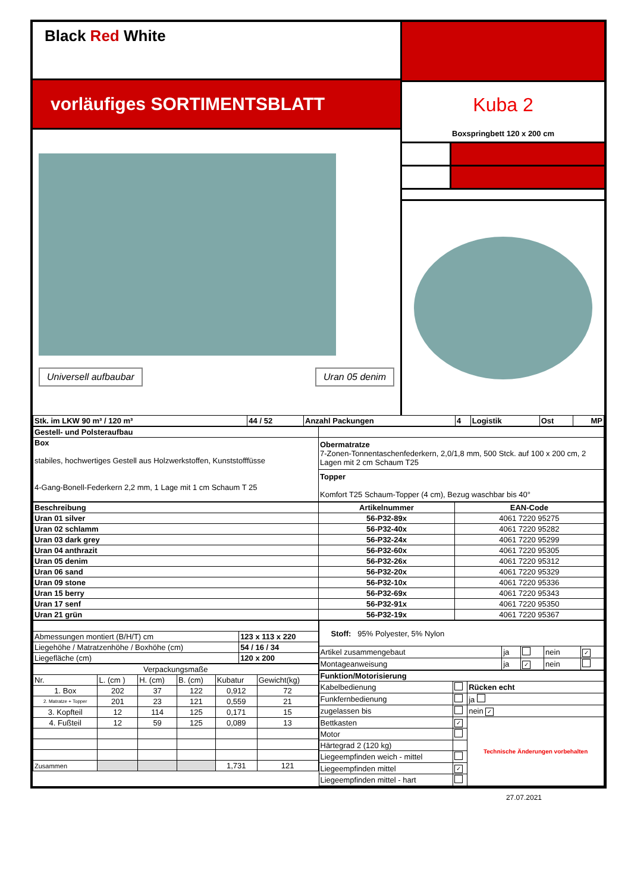Black Red White
vorläufiges SORTIMENTSBLATT
Universell aufbaubar Uran 05 denim
Kuba 2
Boxspringbett 120 x 200 cm
| Stk. im LKW 90 m³ / 120 m³ | 44 / 52 | Anzahl Packungen | 4 | Logistik | Ost | MP |
| Gestell- und Polsteraufbau | |
| Box stabiles, hochwertiges Gestell aus Holzwerkstoffen, Kunststofffüsse 4-Gang-Bonell-Federkern 2,2 mm, 1 Lage mit 1 cm Schaum T 25 | Obermatratze 7-Zonen-Tonnentaschenfederkern, 2,0/1,8 mm, 500 Stck. auf 100 x 200 cm, 2 Lagen mit 2 cm Schaum T25 |
| | Topper Komfort T25 Schaum-Topper (4 cm), Bezug waschbar bis 40° |
| Beschreibung | Artikelnummer | EAN-Code |
| --- | --- | --- |
| Uran 01 silver | 56-P32-89x | 4061 7220 95275 |
| Uran 02 schlamm | 56-P32-40x | 4061 7220 95282 |
| Uran 03 dark grey | 56-P32-24x | 4061 7220 95299 |
| Uran 04 anthrazit | 56-P32-60x | 4061 7220 95305 |
| Uran 05 denim | 56-P32-26x | 4061 7220 95312 |
| Uran 06 sand | 56-P32-20x | 4061 7220 95329 |
| Uran 09 stone | 56-P32-10x | 4061 7220 95336 |
| Uran 15 berry | 56-P32-69x | 4061 7220 95343 |
| Uran 17 senf | 56-P32-91x | 4061 7220 95350 |
| Uran 21 grün | 56-P32-19x | 4061 7220 95367 |
| Abmessungen montiert (B/H/T) cm | 123 x 113 x 220 |
| Liegehöhe / Matratzenhöhe / Boxhöhe (cm) | 54 / 16 / 34 |
| Liegefläche (cm) | 120 x 200 |
| Verpackungsmaße | | | | | |
| Nr. | L. (cm ) | H. (cm) | B. (cm) | Kubatur | Gewicht(kg) |
| 1. Box | 202 | 37 | 122 | 0,912 | 72 |
| 2. Matratze + Topper | 201 | 23 | 121 | 0,559 | 21 |
| 3. Kopfteil | 12 | 114 | 125 | 0,171 | 15 |
| 4. Fußteil | 12 | 59 | 125 | 0,089 | 13 |
| Zusammen | | | | 1,731 | 121 |
| Stoff: 95% Polyester, 5% Nylon | | | | |
| Artikel zusammengebaut | ja | | nein | ✓ |
| Montageanweisung | ja | ✓ | nein | |
| Funktion/Motorisierung | | |
| Kabelbedienung | | Rücken echt |
| Funkfernbedienung | | ja |
| zugelassen bis | | nein ✓ |
| Bettkasten | ✓ | Technische Änderungen vorbehalten |
| Motor | | |
| Härtegrad 2 (120 kg) | | |
| Liegeempfinden weich - mittel | | |
| Liegeempfinden mittel | ✓ | |
| Liegeempfinden mittel - hart | | |
27.07.2021